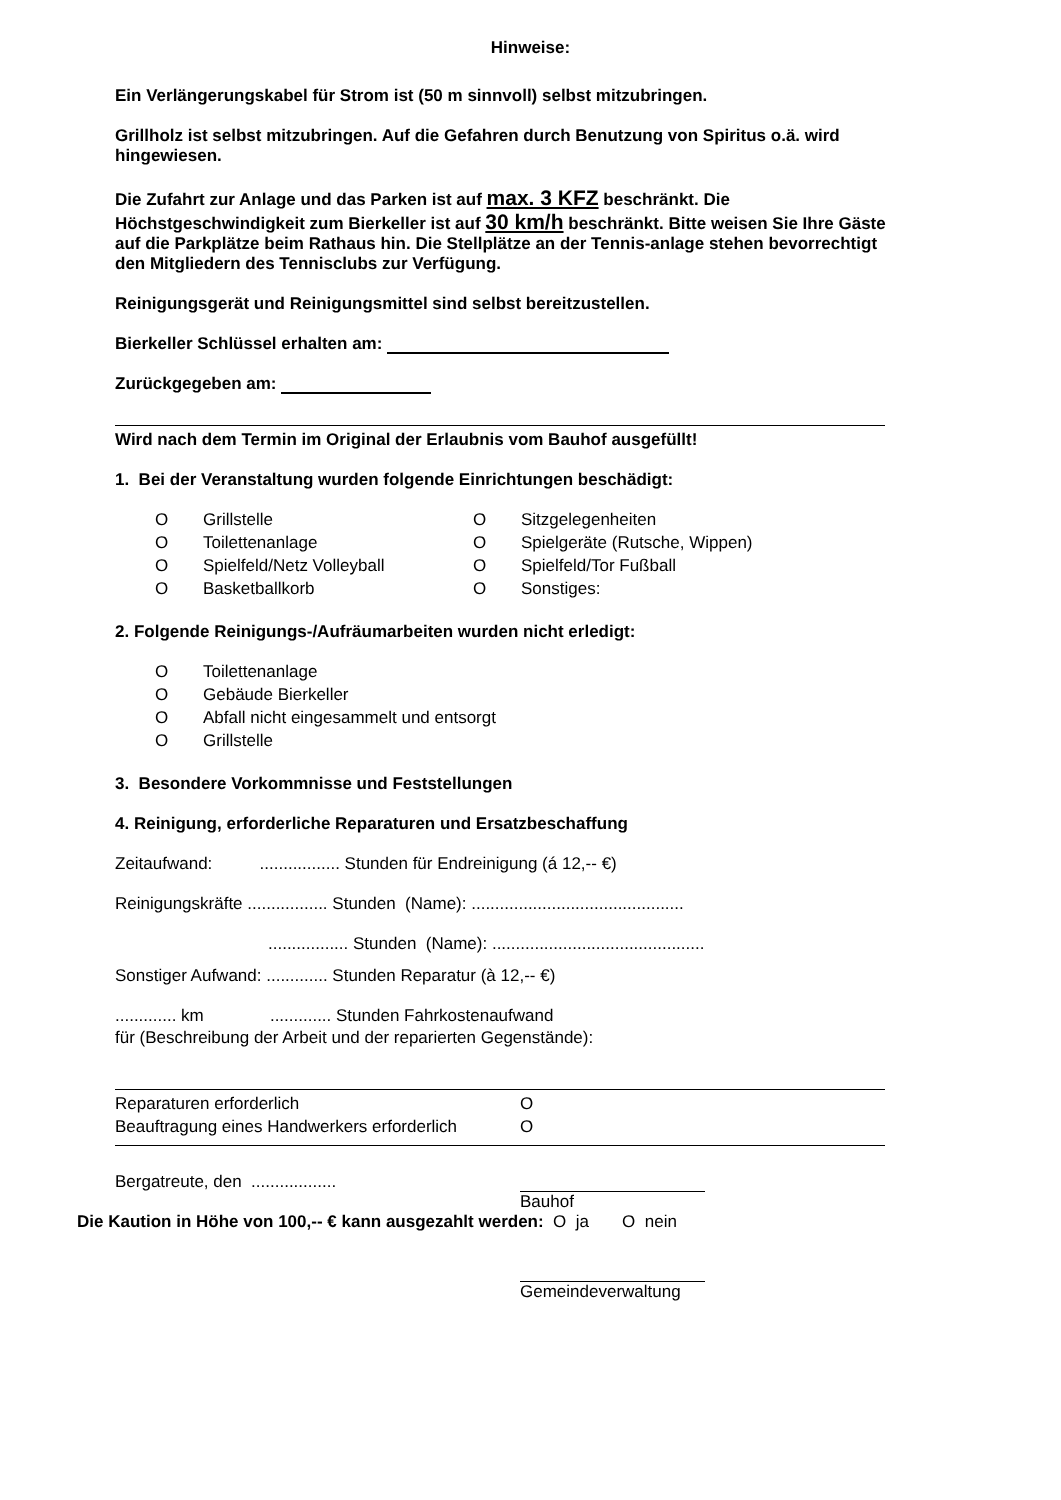Hinweise:
Ein Verlängerungskabel für Strom ist (50 m sinnvoll) selbst mitzubringen.
Grillholz ist selbst mitzubringen. Auf die Gefahren durch Benutzung von Spiritus o.ä. wird hingewiesen.
Die Zufahrt zur Anlage und das Parken ist auf max. 3 KFZ beschränkt. Die Höchstgeschwindigkeit zum Bierkeller ist auf 30 km/h beschränkt. Bitte weisen Sie Ihre Gäste auf die Parkplätze beim Rathaus hin. Die Stellplätze an der Tennis-anlage stehen bevorrechtigt den Mitgliedern des Tennisclubs zur Verfügung.
Reinigungsgerät und Reinigungsmittel sind selbst bereitzustellen.
Bierkeller Schlüssel erhalten am:
Zurückgegeben am:
Wird nach dem Termin im Original der Erlaubnis vom Bauhof ausgefüllt!
1. Bei der Veranstaltung wurden folgende Einrichtungen beschädigt:
| O | Grillstelle | O | Sitzgelegenheiten |
| O | Toilettenanlage | O | Spielgeräte (Rutsche, Wippen) |
| O | Spielfeld/Netz Volleyball | O | Spielfeld/Tor Fußball |
| O | Basketballkorb | O | Sonstiges: |
2. Folgende Reinigungs-/Aufräumarbeiten wurden nicht erledigt:
| O | Toilettenanlage |
| O | Gebäude Bierkeller |
| O | Abfall nicht eingesammelt und entsorgt |
| O | Grillstelle |
3. Besondere Vorkommnisse und Feststellungen
4. Reinigung, erforderliche Reparaturen und Ersatzbeschaffung
Zeitaufwand: ................. Stunden für Endreinigung (á 12,-- €)
Reinigungskräfte ................. Stunden (Name): .............................................
................. Stunden (Name): .............................................
Sonstiger Aufwand: ............. Stunden Reparatur (à 12,-- €)
............. km ............. Stunden Fahrkostenaufwand
für (Beschreibung der Arbeit und der reparierten Gegenstände):
| Reparaturen erforderlich | O |
| Beauftragung eines Handwerkers erforderlich | O |
Bergatreute, den ..................
Bauhof
Die Kaution in Höhe von 100,-- € kann ausgezahlt werden: O ja O nein
Gemeindeverwaltung